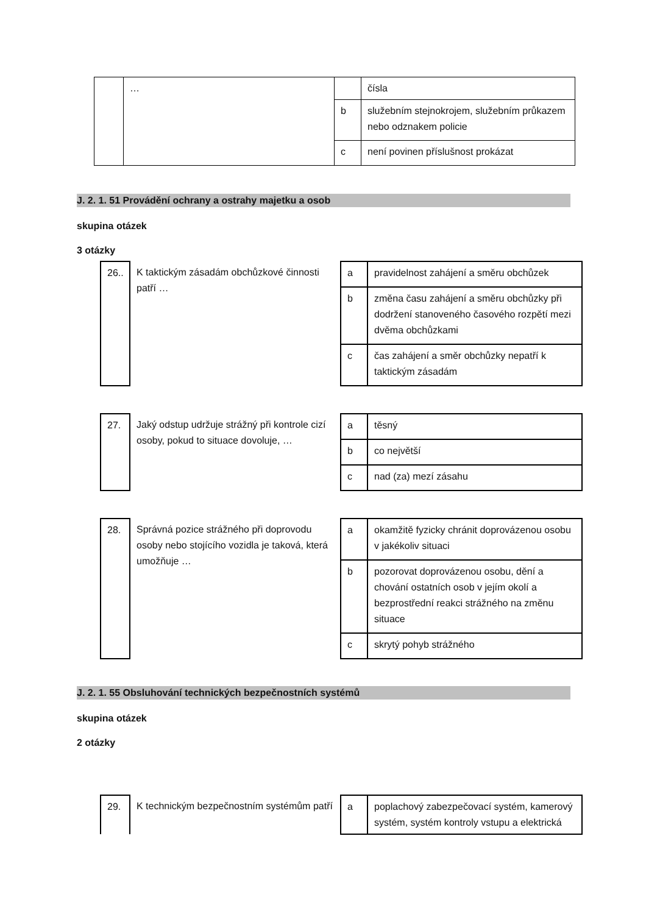| | … | | čísla |
| | | b | služebním stejnokrojem, služebním průkazem nebo odznakem policie |
| | | c | není povinen příslušnost prokázat |
J. 2. 1. 51 Provádění ochrany a ostrahy majetku a osob
skupina otázek
3 otázky
| 26.. | K taktickým zásadám obchůzkové činnosti patří … | a | pravidelnost zahájení a směru obchůzek |
| | | b | změna času zahájení a směru obchůzky při dodržení stanoveného časového rozpětí mezi dvěma obchůzkami |
| | | c | čas zahájení a směr obchůzky nepatří k taktickým zásadám |
| 27. | Jaký odstup udržuje strážný při kontrole cizí osoby, pokud to situace dovoluje, … | a | těsný |
| | | b | co největší |
| | | c | nad (za) mezí zásahu |
| 28. | Správná pozice strážného při doprovodu osoby nebo stojícího vozidla je taková, která umožňuje … | a | okamžitě fyzicky chránit doprovázenou osobu v jakékoliv situaci |
| | | b | pozorovat doprovázenou osobu, dění a chování ostatních osob v jejím okolí a bezprostřední reakci strážného na změnu situace |
| | | c | skrytý pohyb strážného |
J. 2. 1. 55 Obsluhování technických bezpečnostních systémů
skupina otázek
2 otázky
| 29. | K technickým bezpečnostním systémům patří | a | poplachový zabezpečovací systém, kamerový systém, systém kontroly vstupu a elektrická |